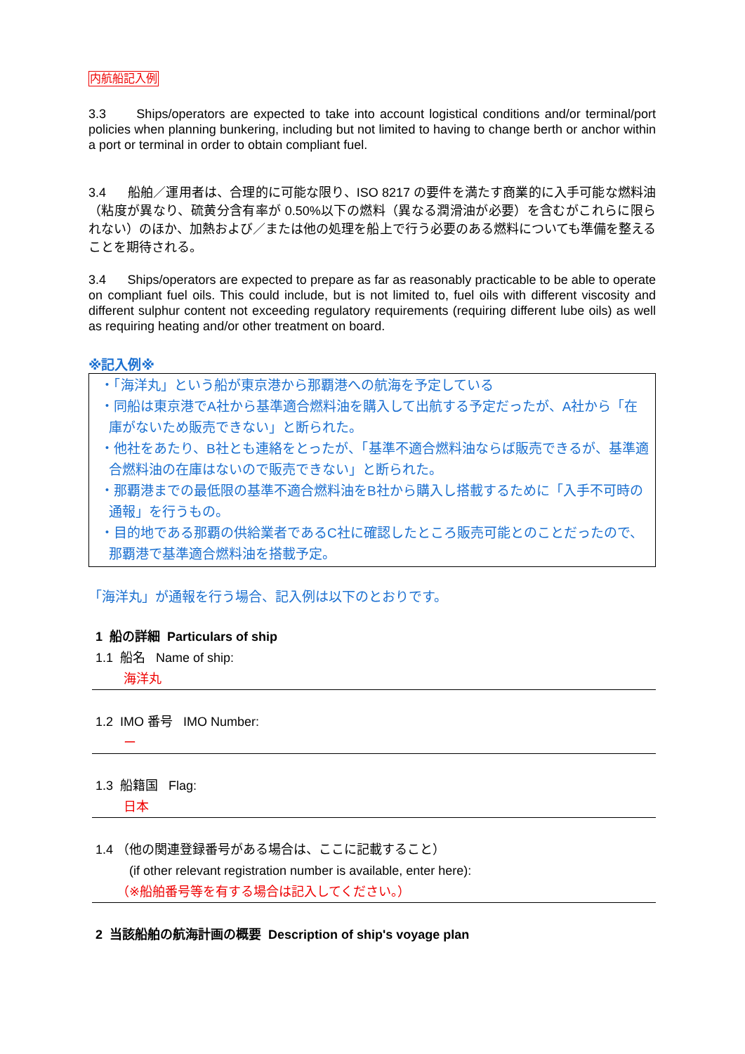内航船記入例
3.3 Ships/operators are expected to take into account logistical conditions and/or terminal/port policies when planning bunkering, including but not limited to having to change berth or anchor within a port or terminal in order to obtain compliant fuel.
3.4 船舶／運用者は、合理的に可能な限り、ISO 8217 の要件を満たす商業的に入手可能な燃料油（粘度が異なり、硫黄分含有率が 0.50%以下の燃料（異なる潤滑油が必要）を含むがこれらに限られない）のほか、加熱および／または他の処理を船上で行う必要のある燃料についても準備を整えることを期待される。
3.4 Ships/operators are expected to prepare as far as reasonably practicable to be able to operate on compliant fuel oils. This could include, but is not limited to, fuel oils with different viscosity and different sulphur content not exceeding regulatory requirements (requiring different lube oils) as well as requiring heating and/or other treatment on board.
※記入例※
・「海洋丸」という船が東京港から那覇港への航海を予定している
・同船は東京港でA社から基準適合燃料油を購入して出航する予定だったが、A社から「在庫がないため販売できない」と断られた。
・他社をあたり、B社とも連絡をとったが、「基準不適合燃料油ならば販売できるが、基準適合燃料油の在庫はないので販売できない」と断られた。
・那覇港までの最低限の基準不適合燃料油をB社から購入し搭載するために「入手不可時の通報」を行うもの。
・目的地である那覇の供給業者であるC社に確認したところ販売可能とのことだったので、那覇港で基準適合燃料油を搭載予定。
「海洋丸」が通報を行う場合、記入例は以下のとおりです。
1 船の詳細 Particulars of ship
1.1 船名 Name of ship:
海洋丸
1.2 IMO 番号 IMO Number:
ー
1.3 船籍国 Flag:
日本
1.4 （他の関連登録番号がある場合は、ここに記載すること）
(if other relevant registration number is available, enter here):
（※船舶番号等を有する場合は記入してください。）
2 当該船舶の航海計画の概要 Description of ship's voyage plan